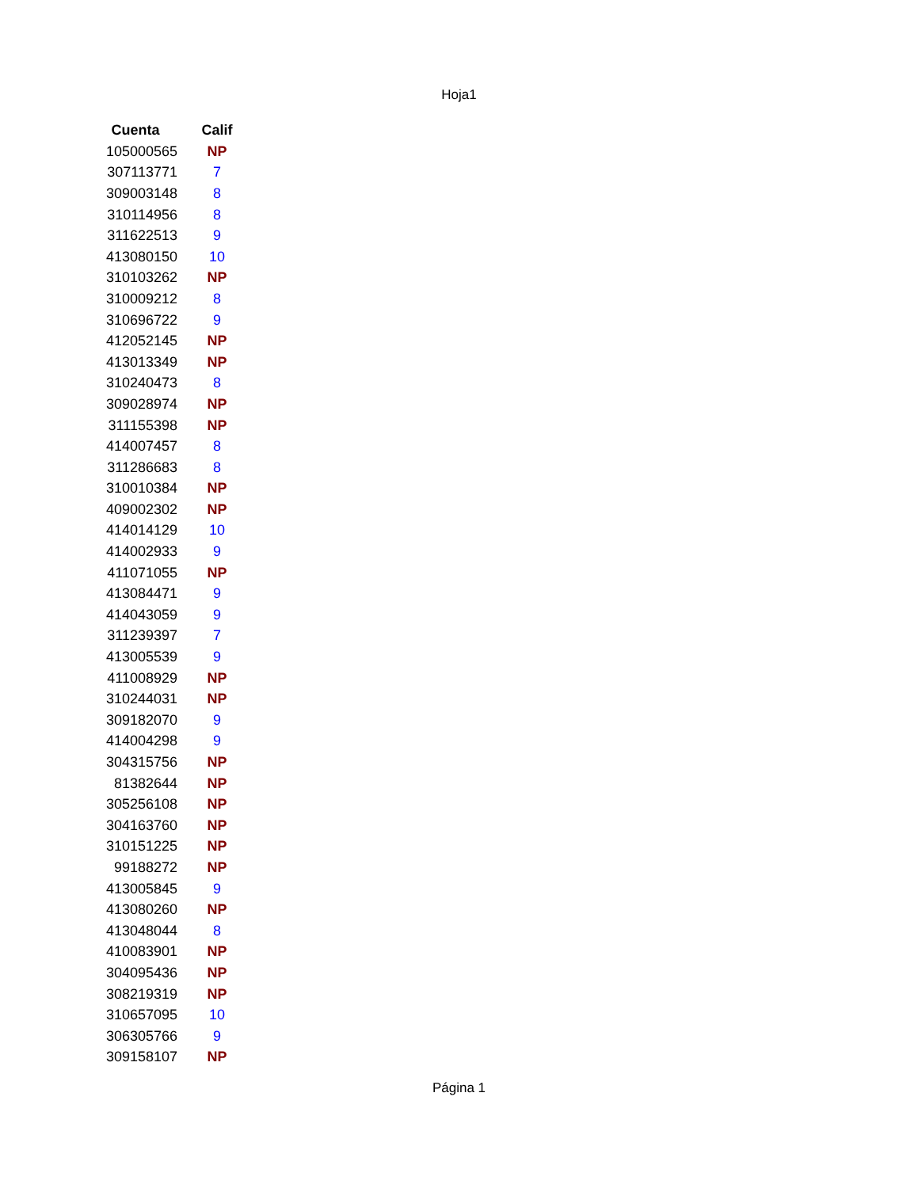Hoja1
| Cuenta | Calif |
| --- | --- |
| 105000565 | NP |
| 307113771 | 7 |
| 309003148 | 8 |
| 310114956 | 8 |
| 311622513 | 9 |
| 413080150 | 10 |
| 310103262 | NP |
| 310009212 | 8 |
| 310696722 | 9 |
| 412052145 | NP |
| 413013349 | NP |
| 310240473 | 8 |
| 309028974 | NP |
| 311155398 | NP |
| 414007457 | 8 |
| 311286683 | 8 |
| 310010384 | NP |
| 409002302 | NP |
| 414014129 | 10 |
| 414002933 | 9 |
| 411071055 | NP |
| 413084471 | 9 |
| 414043059 | 9 |
| 311239397 | 7 |
| 413005539 | 9 |
| 411008929 | NP |
| 310244031 | NP |
| 309182070 | 9 |
| 414004298 | 9 |
| 304315756 | NP |
| 81382644 | NP |
| 305256108 | NP |
| 304163760 | NP |
| 310151225 | NP |
| 99188272 | NP |
| 413005845 | 9 |
| 413080260 | NP |
| 413048044 | 8 |
| 410083901 | NP |
| 304095436 | NP |
| 308219319 | NP |
| 310657095 | 10 |
| 306305766 | 9 |
| 309158107 | NP |
Página 1